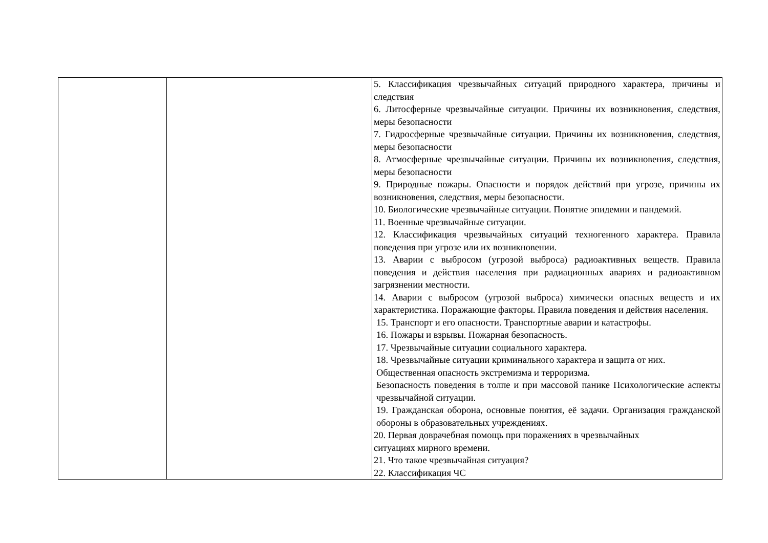| | | 5. Классификация чрезвычайных ситуаций природного характера, причины и следствия 6. Литосферные чрезвычайные ситуации. Причины их возникновения, следствия, меры безопасности 7. Гидросферные чрезвычайные ситуации. Причины их возникновения, следствия, меры безопасности 8. Атмосферные чрезвычайные ситуации. Причины их возникновения, следствия, меры безопасности 9. Природные пожары. Опасности и порядок действий при угрозе, причины их возникновения, следствия, меры безопасности. 10. Биологические чрезвычайные ситуации. Понятие эпидемии и пандемий. 11. Военные чрезвычайные ситуации. 12. Классификация чрезвычайных ситуаций техногенного характера. Правила поведения при угрозе или их возникновении. 13. Аварии с выбросом (угрозой выброса) радиоактивных веществ. Правила поведения и действия населения при радиационных авариях и радиоактивном загрязнении местности. 14. Аварии с выбросом (угрозой выброса) химически опасных веществ и их характеристика. Поражающие факторы. Правила поведения и действия населения. 15. Транспорт и его опасности. Транспортные аварии и катастрофы. 16. Пожары и взрывы. Пожарная безопасность. 17. Чрезвычайные ситуации социального характера. 18. Чрезвычайные ситуации криминального характера и защита от них. Общественная опасность экстремизма и терроризма. Безопасность поведения в толпе и при массовой панике Психологические аспекты чрезвычайной ситуации. 19. Гражданская оборона, основные понятия, её задачи. Организация гражданской обороны в образовательных учреждениях. 20. Первая доврачебная помощь при поражениях в чрезвычайных ситуациях мирного времени. 21. Что такое чрезвычайная ситуация? 22. Классификация ЧС |